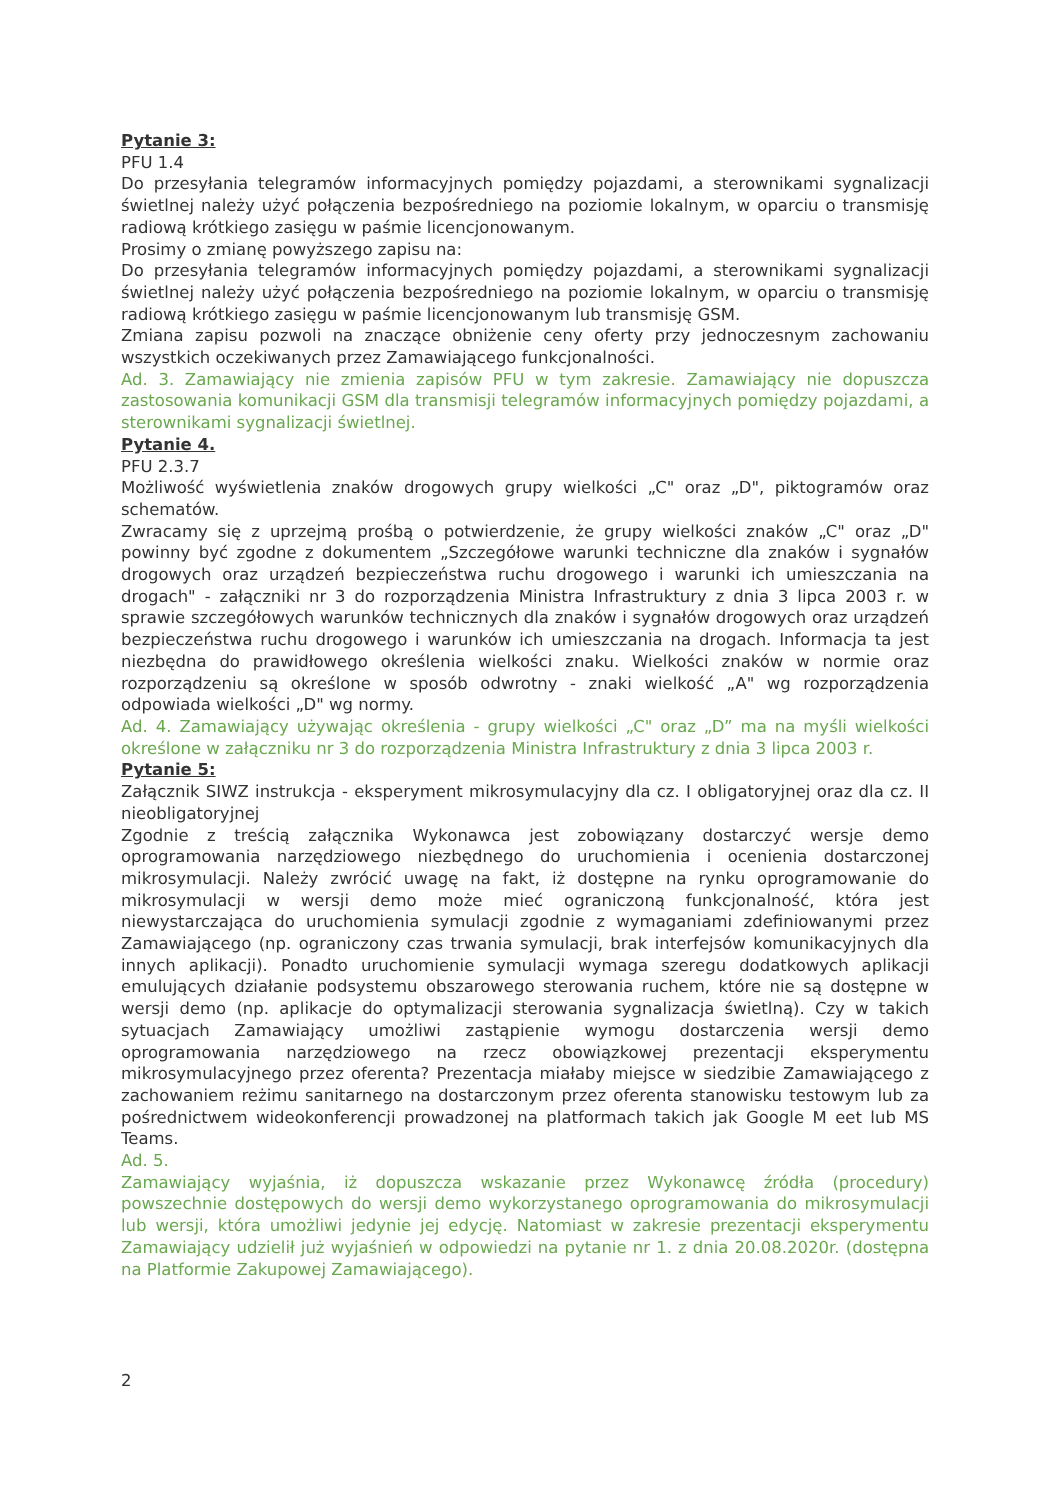Pytanie 3:
PFU 1.4
Do przesyłania telegramów informacyjnych pomiędzy pojazdami, a sterownikami sygnalizacji świetlnej należy użyć połączenia bezpośredniego na poziomie lokalnym, w oparciu o transmisję radiową krótkiego zasięgu w paśmie licencjonowanym.
Prosimy o zmianę powyższego zapisu na:
Do przesyłania telegramów informacyjnych pomiędzy pojazdami, a sterownikami sygnalizacji świetlnej należy użyć połączenia bezpośredniego na poziomie lokalnym, w oparciu o transmisję radiową krótkiego zasięgu w paśmie licencjonowanym lub transmisję GSM.
Zmiana zapisu pozwoli na znaczące obniżenie ceny oferty przy jednoczesnym zachowaniu wszystkich oczekiwanych przez Zamawiającego funkcjonalności.
Ad. 3. Zamawiający nie zmienia zapisów PFU w tym zakresie. Zamawiający nie dopuszcza zastosowania komunikacji GSM dla transmisji telegramów informacyjnych pomiędzy pojazdami, a sterownikami sygnalizacji świetlnej.
Pytanie 4.
PFU 2.3.7
Możliwość wyświetlenia znaków drogowych grupy wielkości „C" oraz „D", piktogramów oraz schematów.
Zwracamy się z uprzejmą prośbą o potwierdzenie, że grupy wielkości znaków „C" oraz „D" powinny być zgodne z dokumentem „Szczegółowe warunki techniczne dla znaków i sygnałów drogowych oraz urządzeń bezpieczeństwa ruchu drogowego i warunki ich umieszczania na drogach" - załączniki nr 3 do rozporządzenia Ministra Infrastruktury z dnia 3 lipca 2003 r. w sprawie szczegółowych warunków technicznych dla znaków i sygnałów drogowych oraz urządzeń bezpieczeństwa ruchu drogowego i warunków ich umieszczania na drogach. Informacja ta jest niezbędna do prawidłowego określenia wielkości znaku. Wielkości znaków w normie oraz rozporządzeniu są określone w sposób odwrotny - znaki wielkość „A" wg rozporządzenia odpowiada wielkości „D" wg normy.
Ad. 4. Zamawiający używając określenia - grupy wielkości „C" oraz „D” ma na myśli wielkości określone w załączniku nr 3 do rozporządzenia Ministra Infrastruktury z dnia 3 lipca 2003 r.
Pytanie 5:
Załącznik SIWZ instrukcja - eksperyment mikrosymulacyjny dla cz. I obligatoryjnej oraz dla cz. II nieobligatoryjnej
Zgodnie z treścią załącznika Wykonawca jest zobowiązany dostarczyć wersje demo oprogramowania narzędziowego niezbędnego do uruchomienia i ocenienia dostarczonej mikrosymulacji. Należy zwrócić uwagę na fakt, iż dostępne na rynku oprogramowanie do mikrosymulacji w wersji demo może mieć ograniczoną funkcjonalność, która jest niewystarczająca do uruchomienia symulacji zgodnie z wymaganiami zdefiniowanymi przez Zamawiającego (np. ograniczony czas trwania symulacji, brak interfejsów komunikacyjnych dla innych aplikacji). Ponadto uruchomienie symulacji wymaga szeregu dodatkowych aplikacji emulujących działanie podsystemu obszarowego sterowania ruchem, które nie są dostępne w wersji demo (np. aplikacje do optymalizacji sterowania sygnalizacja świetlną). Czy w takich sytuacjach Zamawiający umożliwi zastąpienie wymogu dostarczenia wersji demo oprogramowania narzędziowego na rzecz obowiązkowej prezentacji eksperymentu mikrosymulacyjnego przez oferenta? Prezentacja miałaby miejsce w siedzibie Zamawiającego z zachowaniem reżimu sanitarnego na dostarczonym przez oferenta stanowisku testowym lub za pośrednictwem wideokonferencji prowadzonej na platformach takich jak Google M eet lub MS Teams.
Ad. 5.
Zamawiający wyjaśnia, iż dopuszcza wskazanie przez Wykonawcę źródła (procedury) powszechnie dostępowych do wersji demo wykorzystanego oprogramowania do mikrosymulacji lub wersji, która umożliwi jedynie jej edycję. Natomiast w zakresie prezentacji eksperymentu Zamawiający udzielił już wyjaśnień w odpowiedzi na pytanie nr 1. z dnia 20.08.2020r. (dostępna na Platformie Zakupowej Zamawiającego).
2